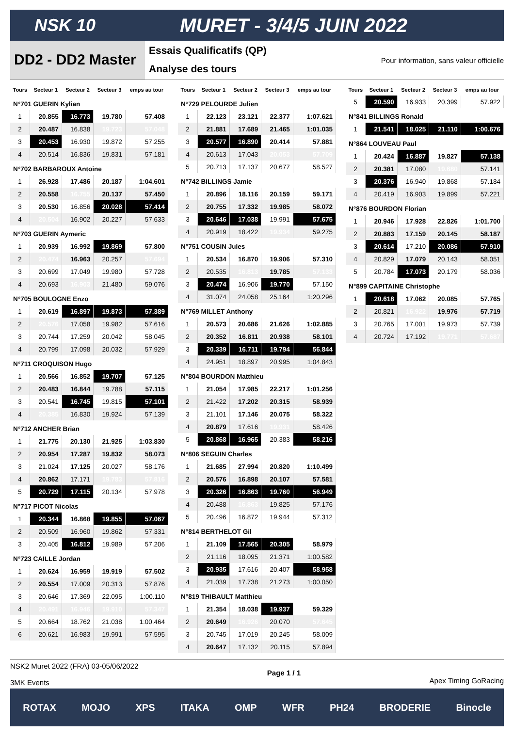NSK 10 MURET - 3/4/5 JUIN 2022
DD2 - DD2 Master
Essais Qualificatifs (QP)
Analyse des tours
Pour information, sans valeur officielle
| Tours | Secteur 1 | Secteur 2 | Secteur 3 | emps au tour |
| --- | --- | --- | --- | --- |
| N°701 GUERIN Kylian | | | | |
| 1 | 20.855 | 16.773 | 19.780 | 57.408 |
| 2 | 20.487 | 16.838 | 19.723 | 57.048 |
| 3 | 20.453 | 16.930 | 19.872 | 57.255 |
| 4 | 20.514 | 16.836 | 19.831 | 57.181 |
| N°702 BARBAROUX Antoine | | | | |
| 1 | 26.928 | 17.486 | 20.187 | 1:04.601 |
| 2 | 20.558 | 16.755 | 20.137 | 57.450 |
| 3 | 20.530 | 16.856 | 20.028 | 57.414 |
| 4 | 20.504 | 16.902 | 20.227 | 57.633 |
| N°703 GUERIN Aymeric | | | | |
| 1 | 20.939 | 16.992 | 19.869 | 57.800 |
| 2 | 20.474 | 16.963 | 20.257 | 57.694 |
| 3 | 20.699 | 17.049 | 19.980 | 57.728 |
| 4 | 20.693 | 16.903 | 21.480 | 59.076 |
| N°705 BOULOGNE Enzo | | | | |
| 1 | 20.619 | 16.897 | 19.873 | 57.389 |
| 2 | 20.576 | 17.058 | 19.982 | 57.616 |
| 3 | 20.744 | 17.259 | 20.042 | 58.045 |
| 4 | 20.799 | 17.098 | 20.032 | 57.929 |
| N°711 CROQUISON Hugo | | | | |
| 1 | 20.566 | 16.852 | 19.707 | 57.125 |
| 2 | 20.483 | 16.844 | 19.788 | 57.115 |
| 3 | 20.541 | 16.745 | 19.815 | 57.101 |
| 4 | 20.385 | 16.830 | 19.924 | 57.139 |
| N°712 ANCHER Brian | | | | |
| 1 | 21.775 | 20.130 | 21.925 | 1:03.830 |
| 2 | 20.954 | 17.287 | 19.832 | 58.073 |
| 3 | 21.024 | 17.125 | 20.027 | 58.176 |
| 4 | 20.862 | 17.171 | 19.783 | 57.816 |
| 5 | 20.729 | 17.115 | 20.134 | 57.978 |
| N°717 PICOT Nicolas | | | | |
| 1 | 20.344 | 16.868 | 19.855 | 57.067 |
| 2 | 20.509 | 16.960 | 19.862 | 57.331 |
| 3 | 20.405 | 16.812 | 19.989 | 57.206 |
| N°723 CAILLE Jordan | | | | |
| 1 | 20.624 | 16.959 | 19.919 | 57.502 |
| 2 | 20.554 | 17.009 | 20.313 | 57.876 |
| 3 | 20.646 | 17.369 | 22.095 | 1:00.110 |
| 4 | 20.491 | 16.946 | 19.910 | 57.347 |
| 5 | 20.664 | 18.762 | 21.038 | 1:00.464 |
| 6 | 20.621 | 16.983 | 19.991 | 57.595 |
| Tours | Secteur 1 | Secteur 2 | Secteur 3 | emps au tour |
| --- | --- | --- | --- | --- |
| N°729 PELOURDE Julien | | | | |
| 1 | 22.123 | 23.121 | 22.377 | 1:07.621 |
| 2 | 21.881 | 17.689 | 21.465 | 1:01.035 |
| 3 | 20.577 | 16.890 | 20.414 | 57.881 |
| 4 | 20.613 | 17.043 | 20.053 | 57.709 |
| 5 | 20.713 | 17.137 | 20.677 | 58.527 |
| N°742 BILLINGS Jamie | | | | |
| 1 | 20.896 | 18.116 | 20.159 | 59.171 |
| 2 | 20.755 | 17.332 | 19.985 | 58.072 |
| 3 | 20.646 | 17.038 | 19.991 | 57.675 |
| 4 | 20.919 | 18.422 | 19.934 | 59.275 |
| N°751 COUSIN Jules | | | | |
| 1 | 20.534 | 16.870 | 19.906 | 57.310 |
| 2 | 20.535 | 16.813 | 19.785 | 57.133 |
| 3 | 20.474 | 16.906 | 19.770 | 57.150 |
| 4 | 31.074 | 24.058 | 25.164 | 1:20.296 |
| N°769 MILLET Anthony | | | | |
| 1 | 20.573 | 20.686 | 21.626 | 1:02.885 |
| 2 | 20.352 | 16.811 | 20.938 | 58.101 |
| 3 | 20.339 | 16.711 | 19.794 | 56.844 |
| 4 | 24.951 | 18.897 | 20.995 | 1:04.843 |
| N°804 BOURDON Matthieu | | | | |
| 1 | 21.054 | 17.985 | 22.217 | 1:01.256 |
| 2 | 21.422 | 17.202 | 20.315 | 58.939 |
| 3 | 21.101 | 17.146 | 20.075 | 58.322 |
| 4 | 20.879 | 17.616 | 19.931 | 58.426 |
| 5 | 20.868 | 16.965 | 20.383 | 58.216 |
| N°806 SEGUIN Charles | | | | |
| 1 | 21.685 | 27.994 | 20.820 | 1:10.499 |
| 2 | 20.576 | 16.898 | 20.107 | 57.581 |
| 3 | 20.326 | 16.863 | 19.760 | 56.949 |
| 4 | 20.488 | 16.863 | 19.825 | 57.176 |
| 5 | 20.496 | 16.872 | 19.944 | 57.312 |
| N°814 BERTHELOT Gil | | | | |
| 1 | 21.109 | 17.565 | 20.305 | 58.979 |
| 2 | 21.116 | 18.095 | 21.371 | 1:00.582 |
| 3 | 20.935 | 17.616 | 20.407 | 58.958 |
| 4 | 21.039 | 17.738 | 21.273 | 1:00.050 |
| N°819 THIBAULT Matthieu | | | | |
| 1 | 21.354 | 18.038 | 19.937 | 59.329 |
| 2 | 20.649 | 16.926 | 20.070 | 57.645 |
| 3 | 20.745 | 17.019 | 20.245 | 58.009 |
| 4 | 20.647 | 17.132 | 20.115 | 57.894 |
| Tours | Secteur 1 | Secteur 2 | Secteur 3 | emps au tour |
| --- | --- | --- | --- | --- |
| 5 | 20.590 | 16.933 | 20.399 | 57.922 |
| N°841 BILLINGS Ronald | | | | |
| 1 | 21.541 | 18.025 | 21.110 | 1:00.676 |
| N°864 LOUVEAU Paul | | | | |
| 1 | 20.424 | 16.887 | 19.827 | 57.138 |
| 2 | 20.381 | 17.080 | 19.680 | 57.141 |
| 3 | 20.376 | 16.940 | 19.868 | 57.184 |
| 4 | 20.419 | 16.903 | 19.899 | 57.221 |
| N°876 BOURDON Florian | | | | |
| 1 | 20.946 | 17.928 | 22.826 | 1:01.700 |
| 2 | 20.883 | 17.159 | 20.145 | 58.187 |
| 3 | 20.614 | 17.210 | 20.086 | 57.910 |
| 4 | 20.829 | 17.079 | 20.143 | 58.051 |
| 5 | 20.784 | 17.073 | 20.179 | 58.036 |
| N°899 CAPITAINE Christophe | | | | |
| 1 | 20.618 | 17.062 | 20.085 | 57.765 |
| 2 | 20.821 | 16.922 | 19.976 | 57.719 |
| 3 | 20.765 | 17.001 | 19.973 | 57.739 |
| 4 | 20.724 | 17.192 | 19.771 | 57.687 |
NSK2 Muret 2022 (FRA) 03-05/06/2022
3MK Events
Page 1 / 1
Apex Timing GoRacing
ROTAX MOJO XPS ITAKA OMP WFR PH24 BRODERIE Binocle